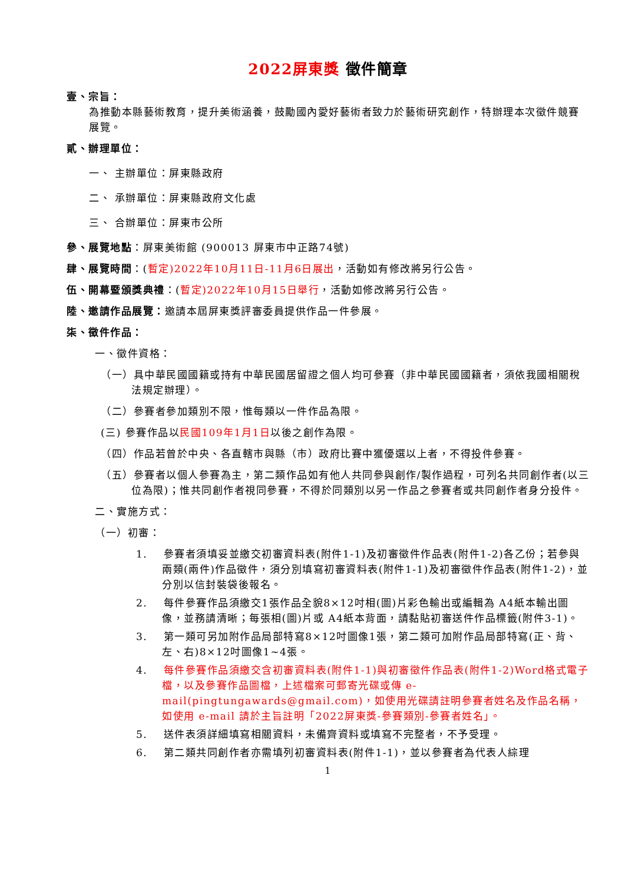2022屏東獎 徵件簡章
壹、宗旨：
為推動本縣藝術教育，提升美術涵養，鼓勵國內愛好藝術者致力於藝術研究創作，特辦理本次徵件競賽展覽。
貳、辦理單位：
一、 主辦單位：屏東縣政府
二、 承辦單位：屏東縣政府文化處
三、 合辦單位：屏東市公所
參、展覽地點：屏東美術館 (900013 屏東市中正路74號)
肆、展覽時間：(暫定)2022年10月11日-11月6日展出，活動如有修改將另行公告。
伍、開幕暨頒獎典禮：(暫定)2022年10月15日舉行，活動如修改將另行公告。
陸、邀請作品展覽：邀請本屆屏東獎評審委員提供作品一件參展。
柒、徵件作品：
一、徵件資格：
（一）具中華民國國籍或持有中華民國居留證之個人均可參賽（非中華民國國籍者，須依我國相關稅法規定辦理）。
（二）參賽者參加類別不限，惟每類以一件作品為限。
(三) 參賽作品以民國109年1月1日以後之創作為限。
（四）作品若曾於中央、各直轄市與縣（市）政府比賽中獲優選以上者，不得投件參賽。
（五）參賽者以個人參賽為主，第二類作品如有他人共同參與創作/製作過程，可列名共同創作者(以三位為限)；惟共同創作者視同參賽，不得於同類別以另一作品之參賽者或共同創作者身分投件。
二、實施方式：
（一）初審：
1. 參賽者須填妥並繳交初審資料表(附件1-1)及初審徵件作品表(附件1-2)各乙份；若參與兩類(兩件)作品徵件，須分別填寫初審資料表(附件1-1)及初審徵件作品表(附件1-2)，並分別以信封裝袋後報名。
2. 每件參賽作品須繳交1張作品全貌8×12吋相(圖)片彩色輸出或編輯為 A4紙本輸出圖像，並務請清晰；每張相(圖)片或 A4紙本背面，請黏貼初審送件作品標籤(附件3-1)。
3. 第一類可另加附作品局部特寫8×12吋圖像1張，第二類可加附作品局部特寫(正、背、左、右)8×12吋圖像1~4張。
4. 每件參賽作品須繳交含初審資料表(附件1-1)與初審徵件作品表(附件1-2)Word格式電子檔，以及參賽作品圖檔，上述檔案可郵寄光碟或傳 e-mail(pingtungawards@gmail.com)，如使用光碟請註明參賽者姓名及作品名稱，如使用 e-mail 請於主旨註明「2022屏東獎-參賽類別-參賽者姓名」。
5. 送件表須詳細填寫相關資料，未備齊資料或填寫不完整者，不予受理。
6. 第二類共同創作者亦需填列初審資料表(附件1-1)，並以參賽者為代表人綜理
1